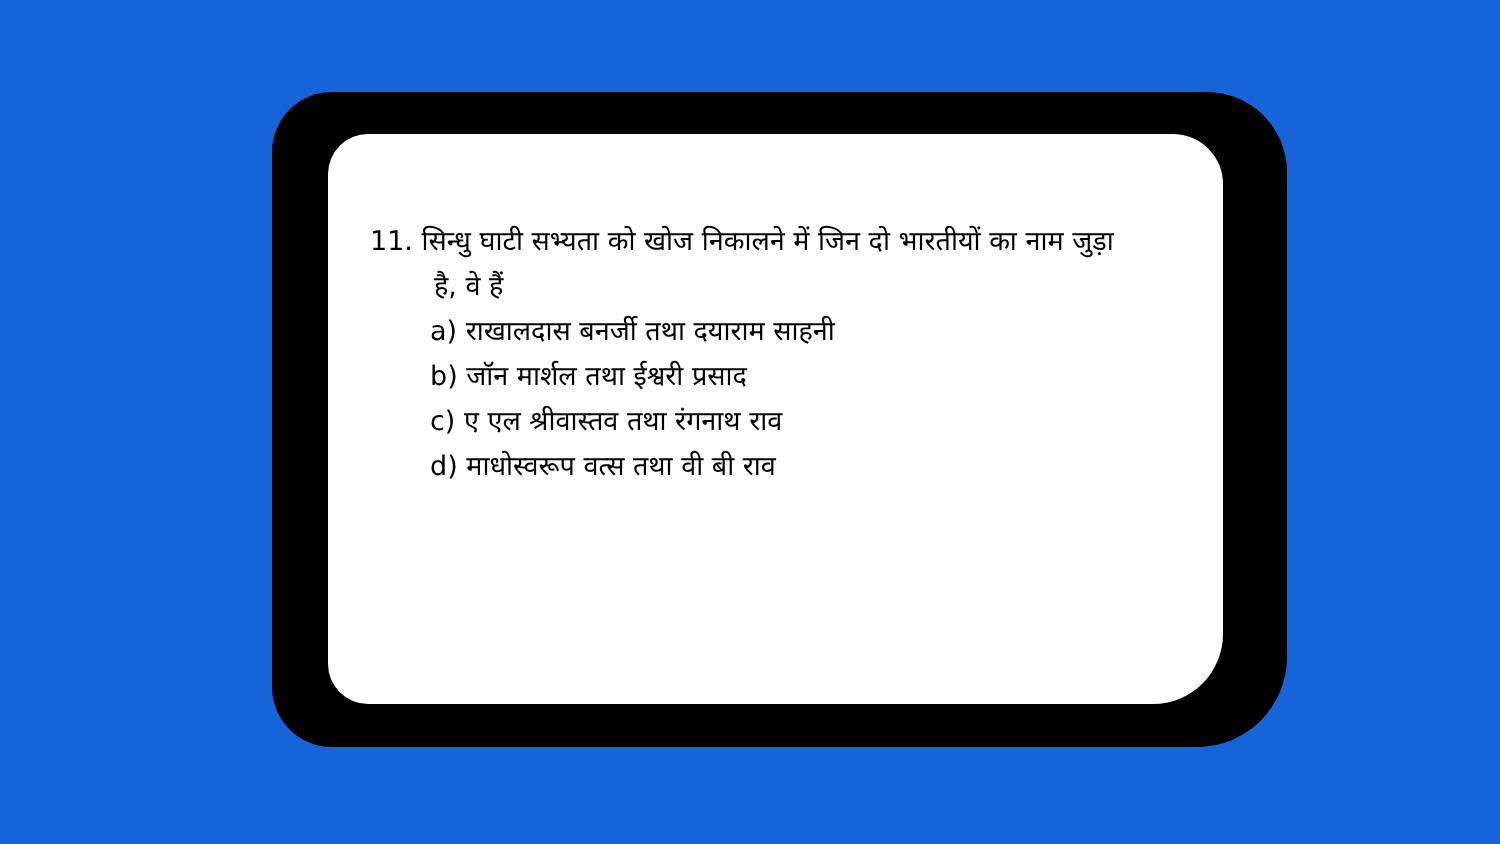11. सिन्धु घाटी सभ्यता को खोज निकालने में जिन दो भारतीयों का नाम जुड़ा है, वे हैं
a) राखालदास बनर्जी तथा दयाराम साहनी
b) जॉन मार्शल तथा ईश्वरी प्रसाद
c) ए एल श्रीवास्तव तथा रंगनाथ राव
d) माधोस्वरूप वत्स तथा वी बी राव